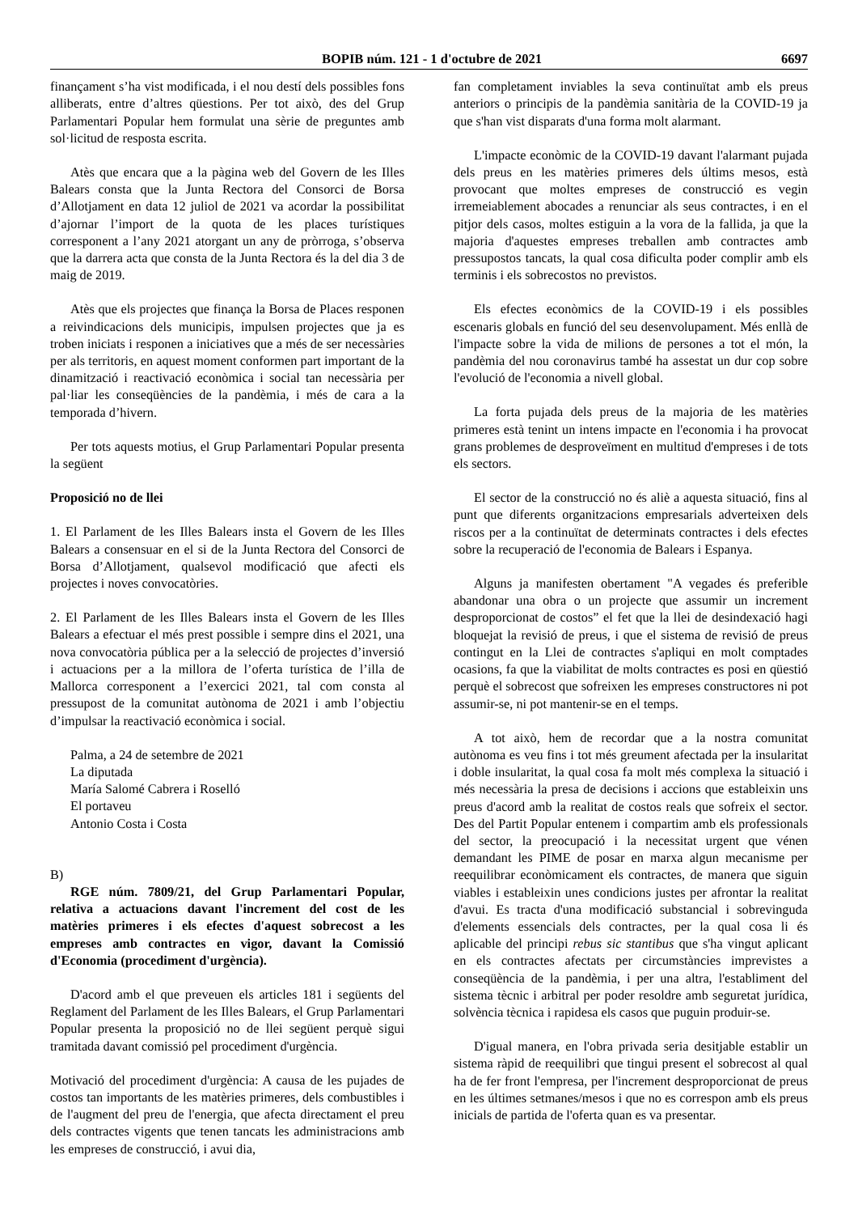BOPIB núm. 121 - 1 d'octubre de 2021 6697
finançament s’ha vist modificada, i el nou destí dels possibles fons alliberats, entre d’altres qüestions. Per tot això, des del Grup Parlamentari Popular hem formulat una sèrie de preguntes amb sol·licitud de resposta escrita.
Atès que encara que a la pàgina web del Govern de les Illes Balears consta que la Junta Rectora del Consorci de Borsa d’Allotjament en data 12 juliol de 2021 va acordar la possibilitat d’ajornar l’import de la quota de les places turístiques corresponent a l’any 2021 atorgant un any de pròrroga, s’observa que la darrera acta que consta de la Junta Rectora és la del dia 3 de maig de 2019.
Atès que els projectes que finança la Borsa de Places responen a reivindicacions dels municipis, impulsen projectes que ja es troben iniciats i responen a iniciatives que a més de ser necessàries per als territoris, en aquest moment conformen part important de la dinamització i reactivació econòmica i social tan necessària per pal·liar les conseqüències de la pandèmia, i més de cara a la temporada d’hivern.
Per tots aquests motius, el Grup Parlamentari Popular presenta la següent
Proposició no de llei
1. El Parlament de les Illes Balears insta el Govern de les Illes Balears a consensuar en el si de la Junta Rectora del Consorci de Borsa d’Allotjament, qualsevol modificació que afecti els projectes i noves convocatòries.
2. El Parlament de les Illes Balears insta el Govern de les Illes Balears a efectuar el més prest possible i sempre dins el 2021, una nova convocatòria pública per a la selecció de projectes d’inversió i actuacions per a la millora de l’oferta turística de l’illa de Mallorca corresponent a l’exercici 2021, tal com consta al pressupost de la comunitat autònoma de 2021 i amb l’objectiu d’impulsar la reactivació econòmica i social.
Palma, a 24 de setembre de 2021
La diputada
María Salomé Cabrera i Roselló
El portaveu
Antonio Costa i Costa
B)
RGE núm. 7809/21, del Grup Parlamentari Popular, relativa a actuacions davant l'increment del cost de les matèries primeres i els efectes d'aquest sobrecost a les empreses amb contractes en vigor, davant la Comissió d'Economia (procediment d'urgència).
D'acord amb el que preveuen els articles 181 i següents del Reglament del Parlament de les Illes Balears, el Grup Parlamentari Popular presenta la proposició no de llei següent perquè sigui tramitada davant comissió pel procediment d'urgència.
Motivació del procediment d'urgència: A causa de les pujades de costos tan importants de les matèries primeres, dels combustibles i de l'augment del preu de l'energia, que afecta directament el preu dels contractes vigents que tenen tancats les administracions amb les empreses de construcció, i avui dia,
fan completament inviables la seva continuïtat amb els preus anteriors o principis de la pandèmia sanitària de la COVID-19 ja que s'han vist disparats d'una forma molt alarmant.
L'impacte econòmic de la COVID-19 davant l'alarmant pujada dels preus en les matèries primeres dels últims mesos, està provocant que moltes empreses de construcció es vegin irremeiablement abocades a renunciar als seus contractes, i en el pitjor dels casos, moltes estiguin a la vora de la fallida, ja que la majoria d'aquestes empreses treballen amb contractes amb pressupostos tancats, la qual cosa dificulta poder complir amb els terminis i els sobrecostos no previstos.
Els efectes econòmics de la COVID-19 i els possibles escenaris globals en funció del seu desenvolupament. Més enllà de l'impacte sobre la vida de milions de persones a tot el món, la pandèmia del nou coronavirus també ha assestat un dur cop sobre l'evolució de l'economia a nivell global.
La forta pujada dels preus de la majoria de les matèries primeres està tenint un intens impacte en l'economia i ha provocat grans problemes de desproveïment en multitud d'empreses i de tots els sectors.
El sector de la construcció no és aliè a aquesta situació, fins al punt que diferents organitzacions empresarials adverteixen dels riscos per a la continuïtat de determinats contractes i dels efectes sobre la recuperació de l'economia de Balears i Espanya.
Alguns ja manifesten obertament "A vegades és preferible abandonar una obra o un projecte que assumir un increment desproporcionat de costos” el fet que la llei de desindexació hagi bloquejat la revisió de preus, i que el sistema de revisió de preus contingut en la Llei de contractes s'apliqui en molt comptades ocasions, fa que la viabilitat de molts contractes es posi en qüestió perquè el sobrecost que sofreixen les empreses constructores ni pot assumir-se, ni pot mantenir-se en el temps.
A tot això, hem de recordar que a la nostra comunitat autònoma es veu fins i tot més greument afectada per la insularitat i doble insularitat, la qual cosa fa molt més complexa la situació i més necessària la presa de decisions i accions que estableixin uns preus d'acord amb la realitat de costos reals que sofreix el sector. Des del Partit Popular entenem i compartim amb els professionals del sector, la preocupació i la necessitat urgent que vénen demandant les PIME de posar en marxa algun mecanisme per reequilibrar econòmicament els contractes, de manera que siguin viables i estableixin unes condicions justes per afrontar la realitat d'avui. Es tracta d'una modificació substancial i sobrevinguda d'elements essencials dels contractes, per la qual cosa li és aplicable del principi rebus sic stantibus que s'ha vingut aplicant en els contractes afectats per circumstàncies imprevistes a conseqüència de la pandèmia, i per una altra, l'establiment del sistema tècnic i arbitral per poder resoldre amb seguretat jurídica, solvència tècnica i rapidesa els casos que puguin produir-se.
D'igual manera, en l'obra privada seria desitjable establir un sistema ràpid de reequilibri que tingui present el sobrecost al qual ha de fer front l'empresa, per l'increment desproporcionat de preus en les últimes setmanes/mesos i que no es correspon amb els preus inicials de partida de l'oferta quan es va presentar.